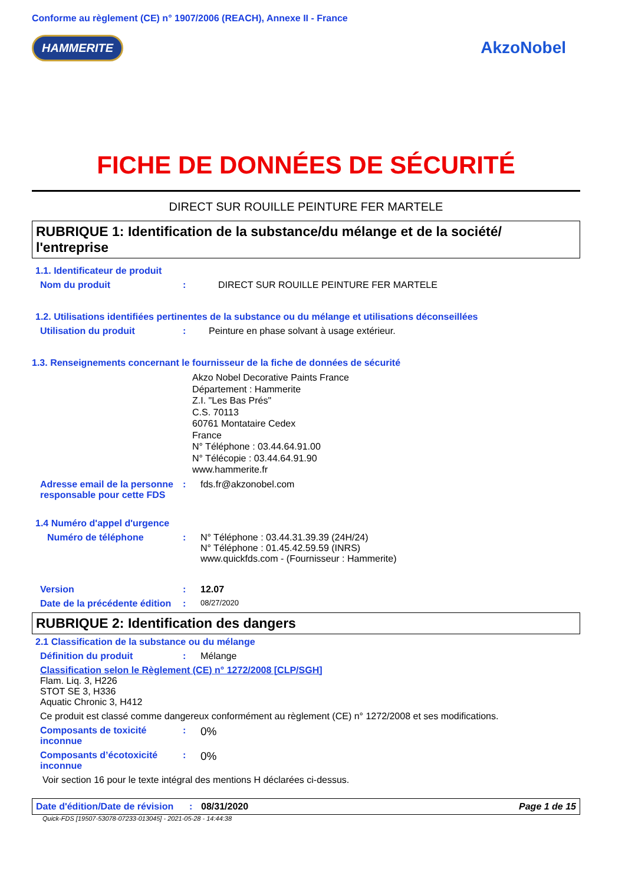Conforme au règlement (CE) n° 1907/2006 (REACH), Annexe II - France
HAMMERITE AkzoNobel
FICHE DE DONNÉES DE SÉCURITÉ
DIRECT SUR ROUILLE PEINTURE FER MARTELE
RUBRIQUE 1: Identification de la substance/du mélange et de la société/ l'entreprise
1.1. Identificateur de produit
Nom du produit: DIRECT SUR ROUILLE PEINTURE FER MARTELE
1.2. Utilisations identifiées pertinentes de la substance ou du mélange et utilisations déconseillées
Utilisation du produit: Peinture en phase solvant à usage extérieur.
1.3. Renseignements concernant le fournisseur de la fiche de données de sécurité
Akzo Nobel Decorative Paints France
Département : Hammerite
Z.I. "Les Bas Prés"
C.S. 70113
60761 Montataire Cedex
France
N° Téléphone : 03.44.64.91.00
N° Télécopie : 03.44.64.91.90
www.hammerite.fr
Adresse email de la personne responsable pour cette FDS: fds.fr@akzonobel.com
1.4 Numéro d'appel d'urgence
Numéro de téléphone: N° Téléphone : 03.44.31.39.39 (24H/24)
N° Téléphone : 01.45.42.59.59 (INRS)
www.quickfds.com - (Fournisseur : Hammerite)
Version: 12.07
Date de la précédente édition: 08/27/2020
RUBRIQUE 2: Identification des dangers
2.1 Classification de la substance ou du mélange
Définition du produit: Mélange
Classification selon le Règlement (CE) n° 1272/2008 [CLP/SGH]
Flam. Liq. 3, H226
STOT SE 3, H336
Aquatic Chronic 3, H412
Ce produit est classé comme dangereux conformément au règlement (CE) n° 1272/2008 et ses modifications.
Composants de toxicité inconnue: 0%
Composants d’écotoxicité inconnue: 0%
Voir section 16 pour le texte intégral des mentions H déclarées ci-dessus.
Date d'édition/Date de révision: 08/31/2020 Page 1 de 15
Quick-FDS [19507-53078-07233-013045] - 2021-05-28 - 14:44:38